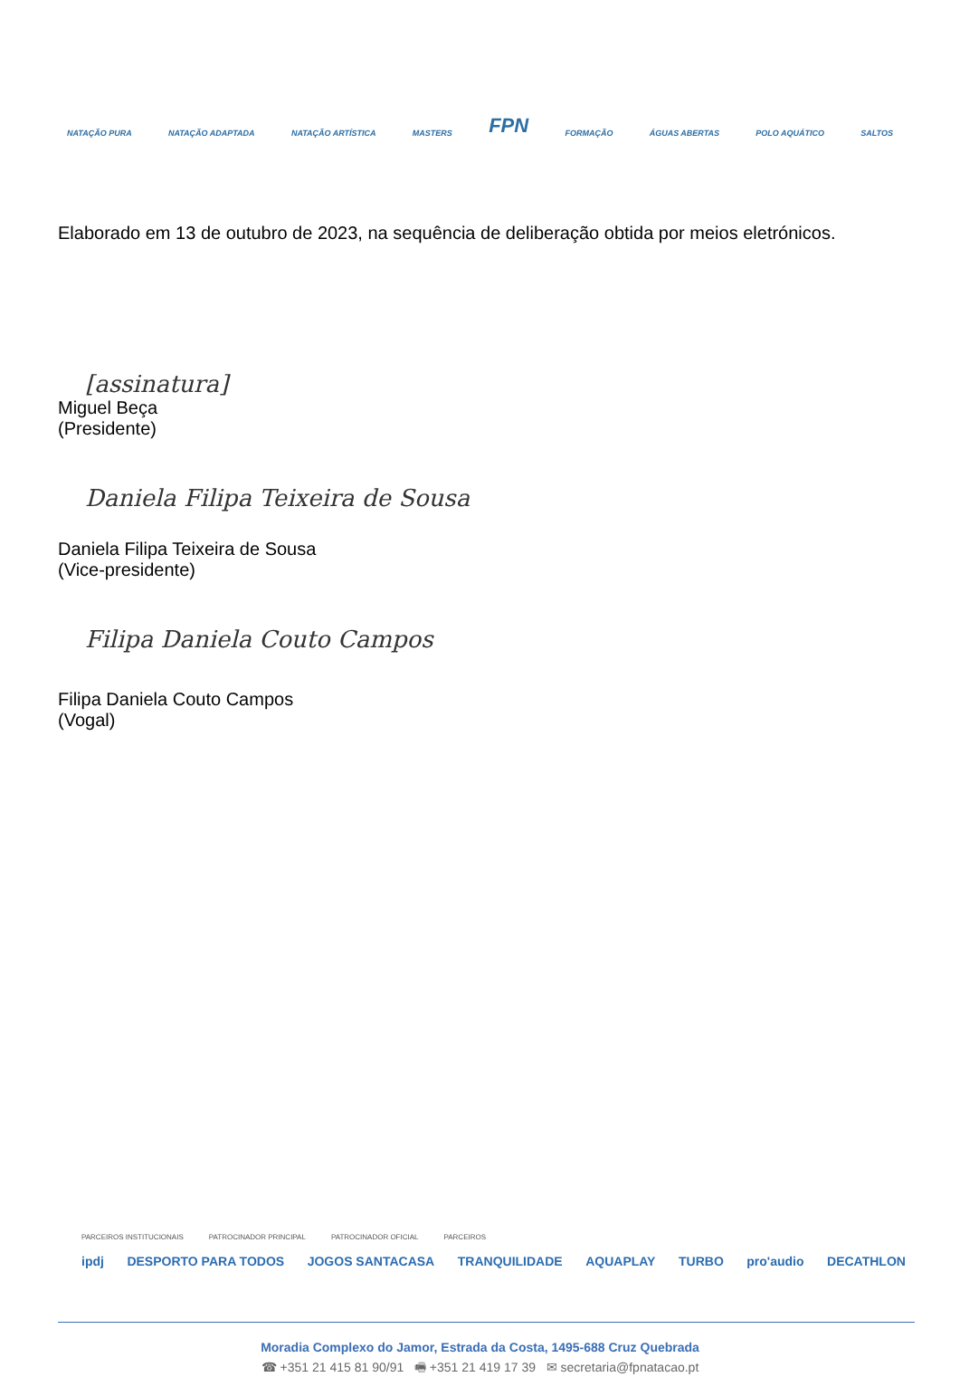NATAÇÃO PURA NATAÇÃO ADAPTADA NATAÇÃO ARTÍSTICA MASTERS FPN FORMAÇÃO ÁGUAS ABERTAS POLO AQUÁTICO SALTOS
Elaborado em 13 de outubro de 2023, na sequência de deliberação obtida por meios eletrónicos.
[assinatura]
Miguel Beça
(Presidente)
Daniela Filipa Teixeira de Sousa
Daniela Filipa Teixeira de Sousa
(Vice-presidente)
Filipa Daniela Couto Campos
Filipa Daniela Couto Campos
(Vogal)
PARCEIROS INSTITUCIONAIS PATROCINADOR PRINCIPAL PATROCINADOR OFICIAL PARCEIROS
ipdj DESPORTO PARA TODOS JOGOS SANTACASA TRANQUILIDADE AQUAPLAY TURBO pro'audio DECATHLON
Moradia Complexo do Jamor, Estrada da Costa, 1495-688 Cruz Quebrada
☎ +351 21 415 81 90/91 🖷 +351 21 419 17 39 ✉ secretaria@fpnatacao.pt